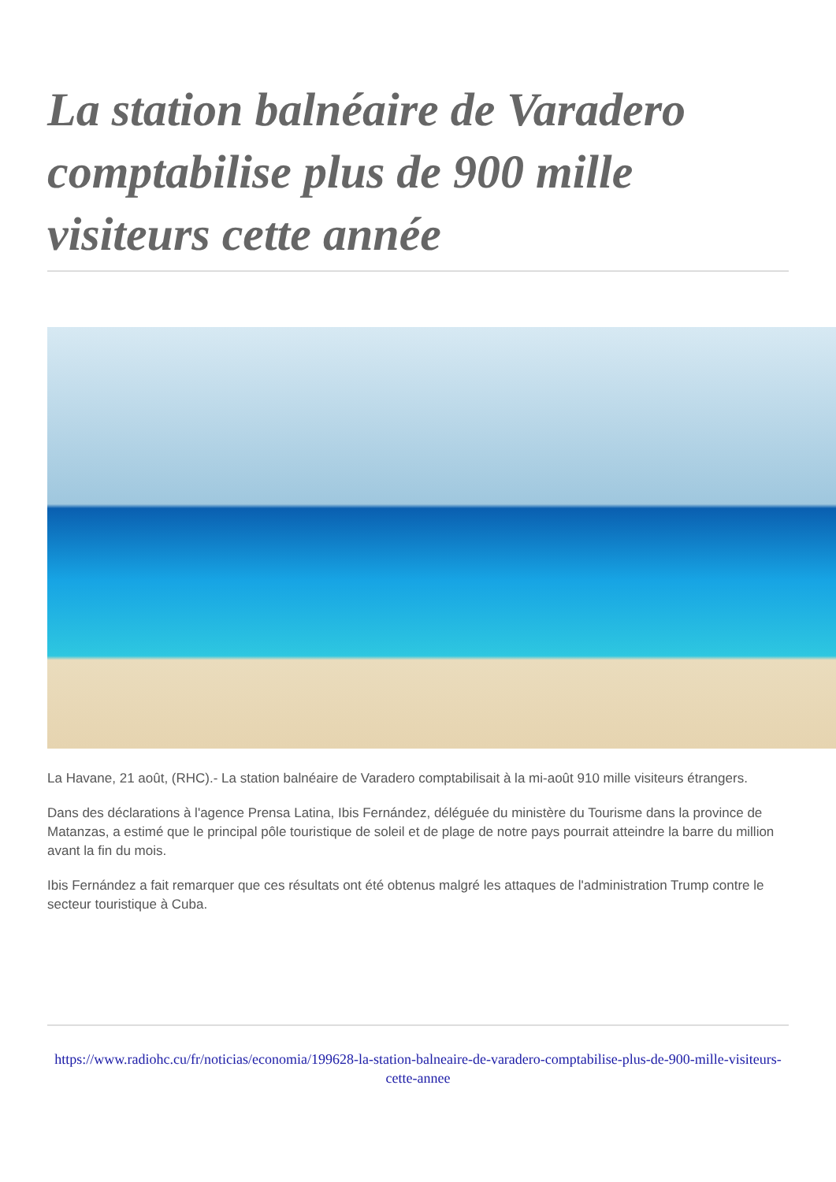La station balnéaire de Varadero comptabilise plus de 900 mille visiteurs cette année
La Havane, 21 août, (RHC).- La station balnéaire de Varadero comptabilisait à la mi-août 910 mille visiteurs étrangers.
Dans des déclarations à l'agence Prensa Latina, Ibis Fernández, déléguée du ministère du Tourisme dans la province de Matanzas, a estimé que le principal pôle touristique de soleil et de plage de notre pays pourrait atteindre la barre du million avant la fin du mois.
Ibis Fernández a fait remarquer que ces résultats ont été obtenus malgré les attaques de l'administration Trump contre le secteur touristique à Cuba.
https://www.radiohc.cu/fr/noticias/economia/199628-la-station-balneaire-de-varadero-comptabilise-plus-de-900-mille-visiteurs-cette-annee